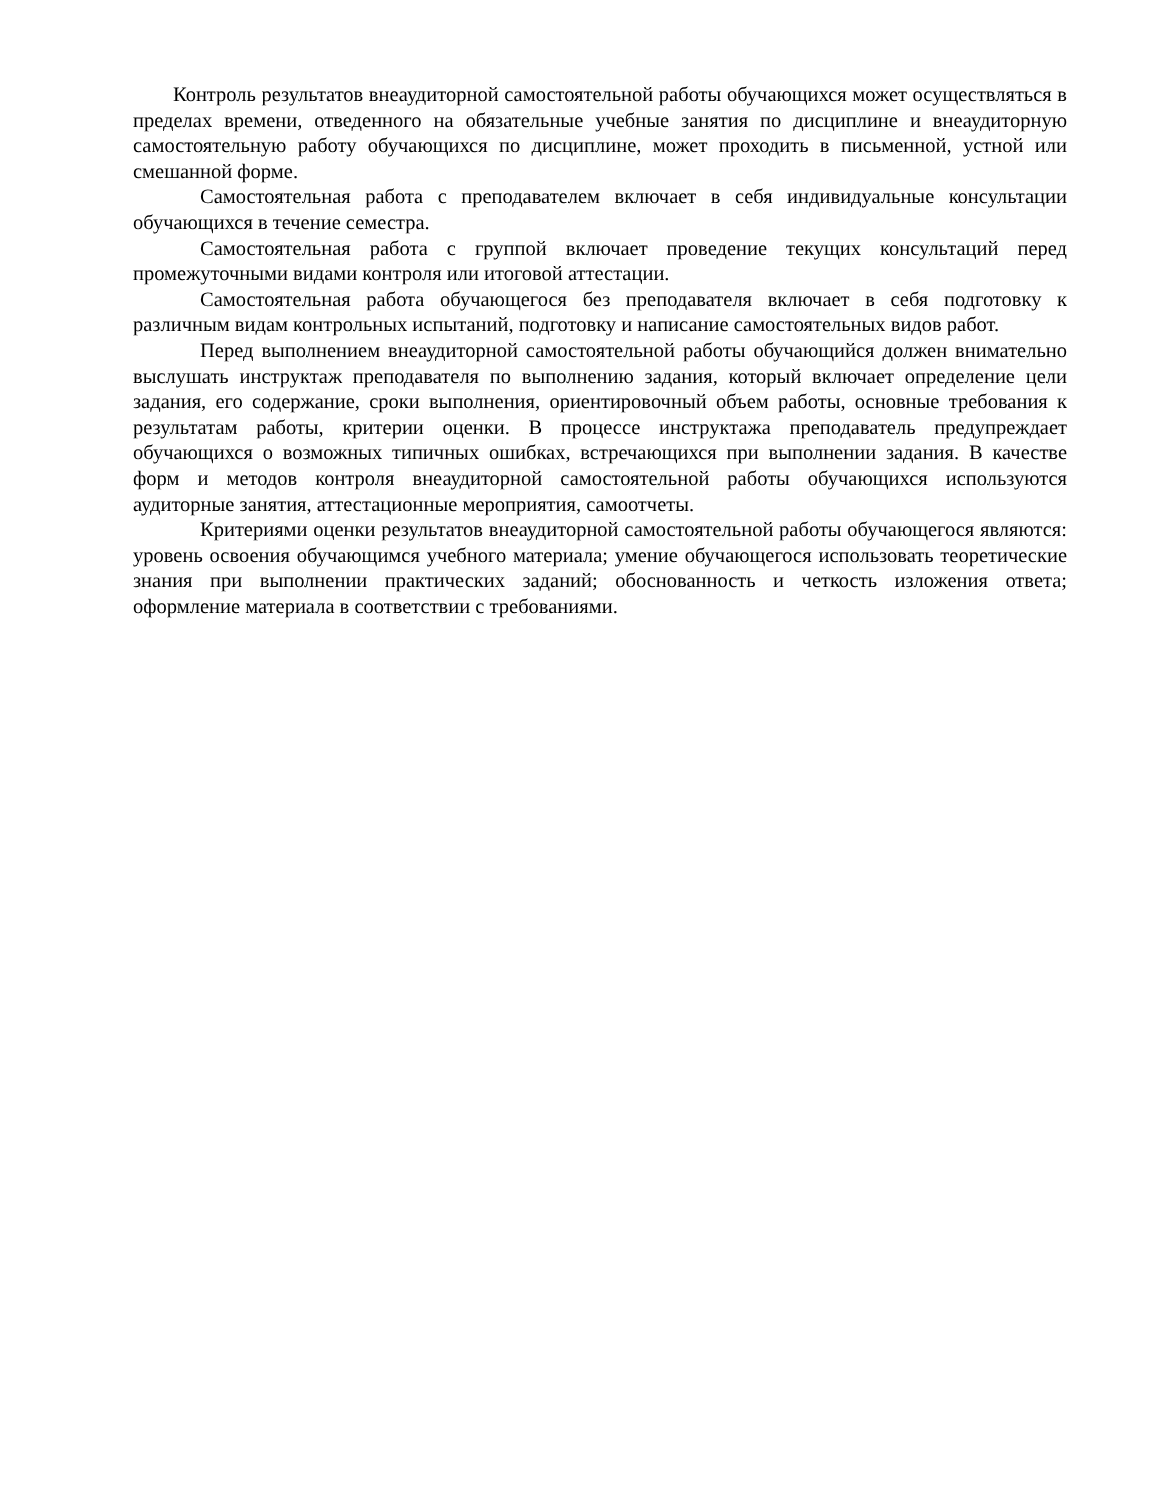Контроль результатов внеаудиторной самостоятельной работы обучающихся может осуществляться в пределах времени, отведенного на обязательные учебные занятия по дисциплине и внеаудиторную самостоятельную работу обучающихся по дисциплине, может проходить в письменной, устной или смешанной форме.
Самостоятельная работа с преподавателем включает в себя индивидуальные консультации обучающихся в течение семестра.
Самостоятельная работа с группой включает проведение текущих консультаций перед промежуточными видами контроля или итоговой аттестации.
Самостоятельная работа обучающегося без преподавателя включает в себя подготовку к различным видам контрольных испытаний, подготовку и написание самостоятельных видов работ.
Перед выполнением внеаудиторной самостоятельной работы обучающийся должен внимательно выслушать инструктаж преподавателя по выполнению задания, который включает определение цели задания, его содержание, сроки выполнения, ориентировочный объем работы, основные требования к результатам работы, критерии оценки. В процессе инструктажа преподаватель предупреждает обучающихся о возможных типичных ошибках, встречающихся при выполнении задания. В качестве форм и методов контроля внеаудиторной самостоятельной работы обучающихся используются аудиторные занятия, аттестационные мероприятия, самоотчеты.
Критериями оценки результатов внеаудиторной самостоятельной работы обучающегося являются: уровень освоения обучающимся учебного материала; умение обучающегося использовать теоретические знания при выполнении практических заданий; обоснованность и четкость изложения ответа; оформление материала в соответствии с требованиями.